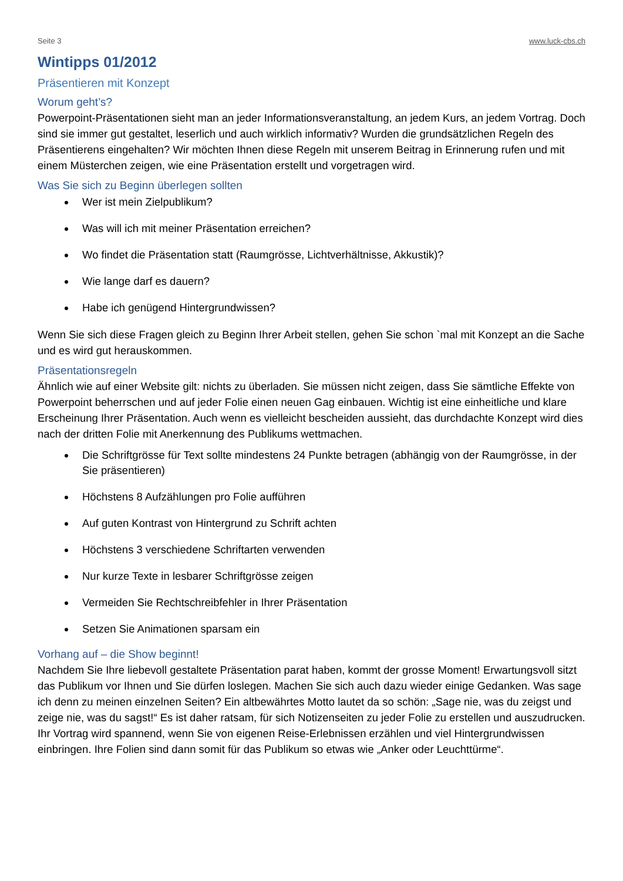Seite 3 www.luck-cbs.ch
Wintipps 01/2012
Präsentieren mit Konzept
Worum geht’s?
Powerpoint-Präsentationen sieht man an jeder Informationsveranstaltung, an jedem Kurs, an jedem Vortrag. Doch sind sie immer gut gestaltet, leserlich und auch wirklich informativ? Wurden die grundsätzlichen Regeln des Präsentierens eingehalten? Wir möchten Ihnen diese Regeln mit unserem Beitrag in Erinnerung rufen und mit einem Müsterchen zeigen, wie eine Präsentation erstellt und vorgetragen wird.
Was Sie sich zu Beginn überlegen sollten
Wer ist mein Zielpublikum?
Was will ich mit meiner Präsentation erreichen?
Wo findet die Präsentation statt (Raumgrösse, Lichtverhältnisse, Akkustik)?
Wie lange darf es dauern?
Habe ich genügend Hintergrundwissen?
Wenn Sie sich diese Fragen gleich zu Beginn Ihrer Arbeit stellen, gehen Sie schon `mal mit Konzept an die Sache und es wird gut herauskommen.
Präsentationsregeln
Ähnlich wie auf einer Website gilt: nichts zu überladen. Sie müssen nicht zeigen, dass Sie sämtliche Effekte von Powerpoint beherrschen und auf jeder Folie einen neuen Gag einbauen. Wichtig ist eine einheitliche und klare Erscheinung Ihrer Präsentation. Auch wenn es vielleicht bescheiden aussieht, das durchdachte Konzept wird dies nach der dritten Folie mit Anerkennung des Publikums wettmachen.
Die Schriftgrösse für Text sollte mindestens 24 Punkte betragen (abhängig von der Raumgrösse, in der Sie präsentieren)
Höchstens 8 Aufzählungen pro Folie aufführen
Auf guten Kontrast von Hintergrund zu Schrift achten
Höchstens 3 verschiedene Schriftarten verwenden
Nur kurze Texte in lesbarer Schriftgrösse zeigen
Vermeiden Sie Rechtschreibfehler in Ihrer Präsentation
Setzen Sie Animationen sparsam ein
Vorhang auf – die Show beginnt!
Nachdem Sie Ihre liebevoll gestaltete Präsentation parat haben, kommt der grosse Moment! Erwartungsvoll sitzt das Publikum vor Ihnen und Sie dürfen loslegen. Machen Sie sich auch dazu wieder einige Gedanken. Was sage ich denn zu meinen einzelnen Seiten? Ein altbewährtes Motto lautet da so schön: „Sage nie, was du zeigst und zeige nie, was du sagst!“ Es ist daher ratsam, für sich Notizenseiten zu jeder Folie zu erstellen und auszudrucken. Ihr Vortrag wird spannend, wenn Sie von eigenen Reise-Erlebnissen erzählen und viel Hintergrundwissen einbringen. Ihre Folien sind dann somit für das Publikum so etwas wie „Anker oder Leuchttürme“.